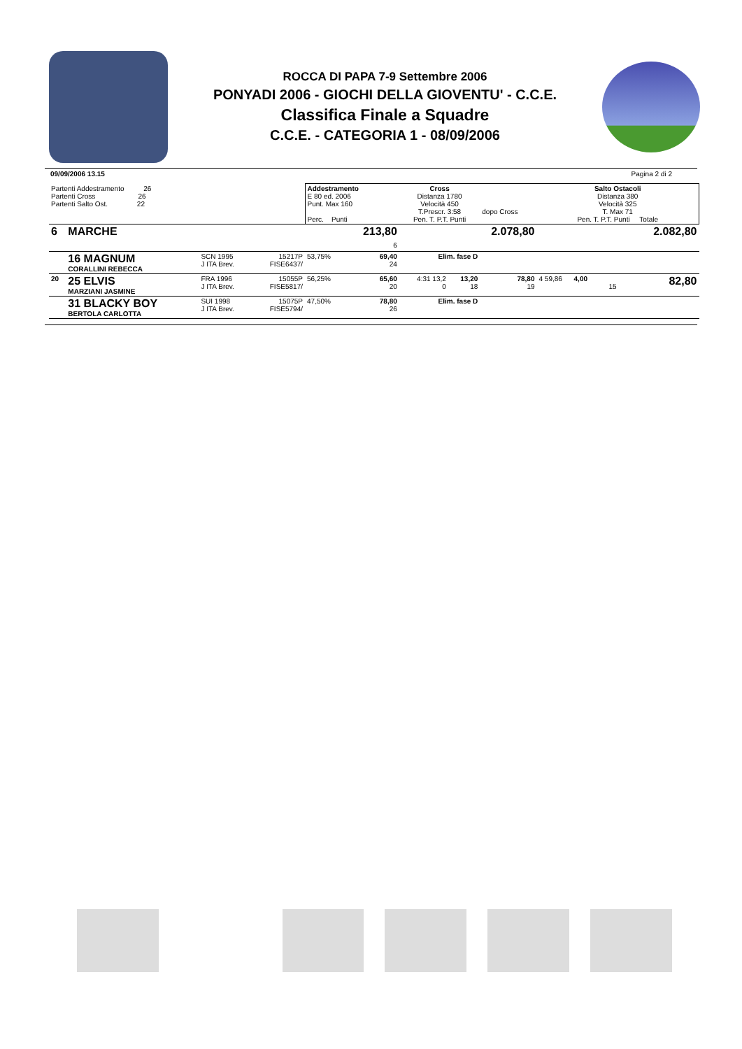ROCCA DI PAPA 7-9 Settembre 2006
PONYADI 2006 - GIOCHI DELLA GIOVENTU' - C.C.E.
Classifica Finale a Squadre
C.C.E. - CATEGORIA 1 - 08/09/2006
09/09/2006 13.15 Pagina 2 di 2
| Partenti Addestramento 26 Partenti Cross 26 Partenti Salto Ost. 22 | | | | Addestramento E 80 ed. 2006 Punt. Max 160 Perc. Punti | | Cross Distanza 1780 Velocità 450 T.Prescr. 3:58 Pen. T. P.T. Punti | | dopo Cross | Salto Ostacoli Distanza 380 Velocità 325 T. Max 71 Pen. T. P.T. Punti Totale | |
| 6 | MARCHE | | | | 213,80 6 | 2.078,80 | | | 2.082,80 | |
| | 16 MAGNUM CORALLINI REBECCA | SCN 1995 J ITA Brev. | 15217P FISE6437/ | 53,75% | 69,40 24 | Elim. fase D | | | | |
| 20 | 25 ELVIS MARZIANI JASMINE | FRA 1996 J ITA Brev. | 15055P FISE5817/ | 56,25% | 65,60 20 | 4:31 13,2 0 | 13,20 18 | 78,80 19 | 4 59,86 4,00 15 | 82,80 |
| | 31 BLACKY BOY BERTOLA CARLOTTA | SUI 1998 J ITA Brev. | 15075P FISE5794/ | 47,50% | 78,80 26 | Elim. fase D | | | | |